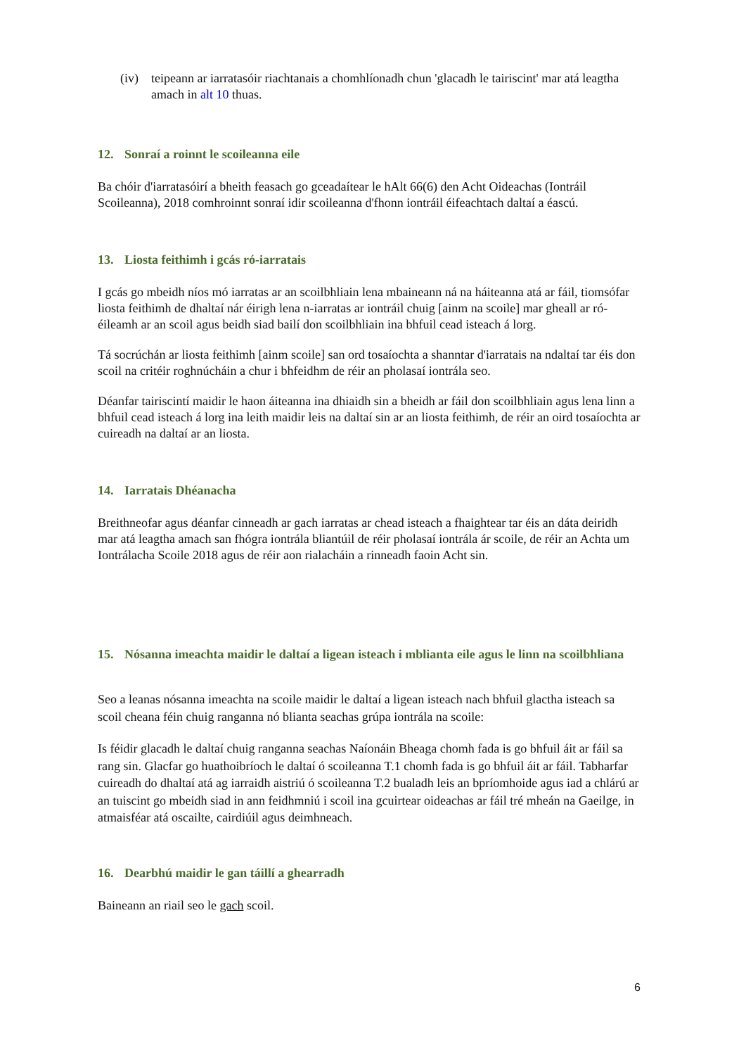(iv) teipeann ar iarratasóir riachtanais a chomhlíonadh chun 'glacadh le tairiscint' mar atá leagtha amach in alt 10 thuas.
12. Sonraí a roinnt le scoileanna eile
Ba chóir d'iarratasóirí a bheith feasach go gceadaítear le hAlt 66(6) den Acht Oideachas (Iontráil Scoileanna), 2018 comhroinnt sonraí idir scoileanna d'fhonn iontráil éifeachtach daltaí a éascú.
13. Liosta feithimh i gcás ró-iarratais
I gcás go mbeidh níos mó iarratas ar an scoilbhliain lena mbaineann ná na háiteanna atá ar fáil, tiomsófar liosta feithimh de dhaltaí nár éirigh lena n-iarratas ar iontráil chuig [ainm na scoile] mar gheall ar ró-éileamh ar an scoil agus beidh siad bailí don scoilbhliain ina bhfuil cead isteach á lorg.
Tá socrúchán ar liosta feithimh [ainm scoile] san ord tosaíochta a shanntar d'iarratais na ndaltaí tar éis don scoil na critéir roghnúcháin a chur i bhfeidhm de réir an pholasaí iontrála seo.
Déanfar tairiscintí maidir le haon áiteanna ina dhiaidh sin a bheidh ar fáil don scoilbhliain agus lena linn a bhfuil cead isteach á lorg ina leith maidir leis na daltaí sin ar an liosta feithimh, de réir an oird tosaíochta ar cuireadh na daltaí ar an liosta.
14. Iarratais Dhéanacha
Breithneofar agus déanfar cinneadh ar gach iarratas ar chead isteach a fhaightear tar éis an dáta deiridh mar atá leagtha amach san fhógra iontrála bliantúil de réir pholasaí iontrála ár scoile, de réir an Achta um Iontrálacha Scoile 2018 agus de réir aon rialacháin a rinneadh faoin Acht sin.
15. Nósanna imeachta maidir le daltaí a ligean isteach i mblianta eile agus le linn na scoilbhliana
Seo a leanas nósanna imeachta na scoile maidir le daltaí a ligean isteach nach bhfuil glactha isteach sa scoil cheana féin chuig ranganna nó blianta seachas grúpa iontrála na scoile:
Is féidir glacadh le daltaí chuig ranganna seachas Naíonáin Bheaga chomh fada is go bhfuil áit ar fáil sa rang sin. Glacfar go huathoibríoch le daltaí ó scoileanna T.1 chomh fada is go bhfuil áit ar fáil. Tabharfar cuireadh do dhaltaí atá ag iarraidh aistriú ó scoileanna T.2 bualadh leis an bpríomhoide agus iad a chlárú ar an tuiscint go mbeidh siad in ann feidhmniú i scoil ina gcuirtear oideachas ar fáil tré mheán na Gaeilge, in atmaisféar atá oscailte, cairdiúil agus deimhneach.
16. Dearbhú maidir le gan táillí a ghearradh
Baineann an riail seo le gach scoil.
6